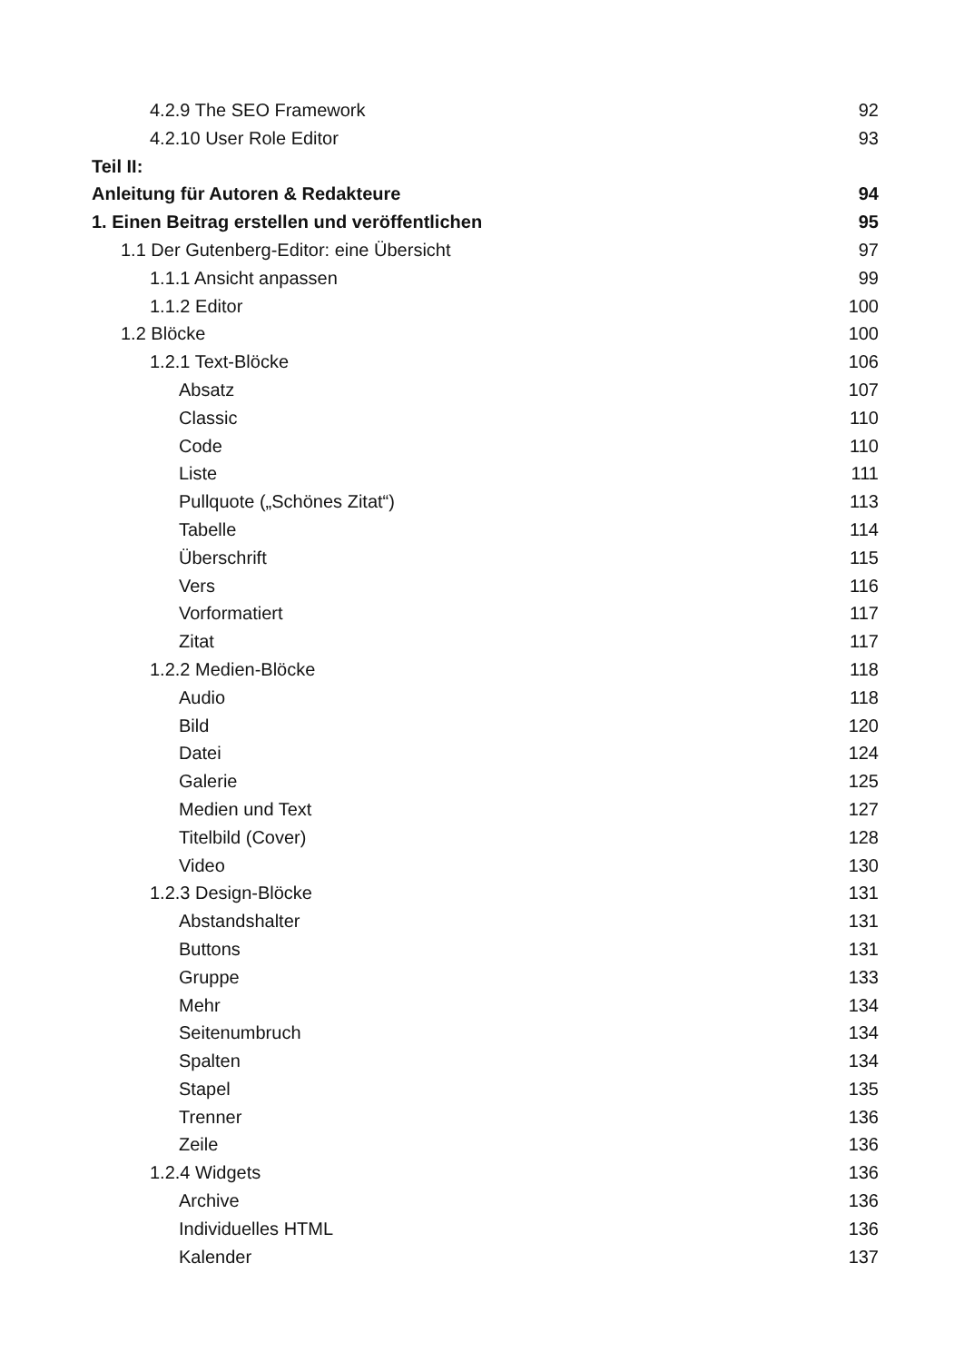4.2.9 The SEO Framework 92
4.2.10 User Role Editor 93
Teil II:
Anleitung für Autoren & Redakteure 94
1. Einen Beitrag erstellen und veröffentlichen 95
1.1 Der Gutenberg-Editor: eine Übersicht 97
1.1.1 Ansicht anpassen 99
1.1.2 Editor 100
1.2 Blöcke 100
1.2.1 Text-Blöcke 106
Absatz 107
Classic 110
Code 110
Liste 111
Pullquote („Schönes Zitat“) 113
Tabelle 114
Überschrift 115
Vers 116
Vorformatiert 117
Zitat 117
1.2.2 Medien-Blöcke 118
Audio 118
Bild 120
Datei 124
Galerie 125
Medien und Text 127
Titelbild (Cover) 128
Video 130
1.2.3 Design-Blöcke 131
Abstandshalter 131
Buttons 131
Gruppe 133
Mehr 134
Seitenumbruch 134
Spalten 134
Stapel 135
Trenner 136
Zeile 136
1.2.4 Widgets 136
Archive 136
Individuelles HTML 136
Kalender 137